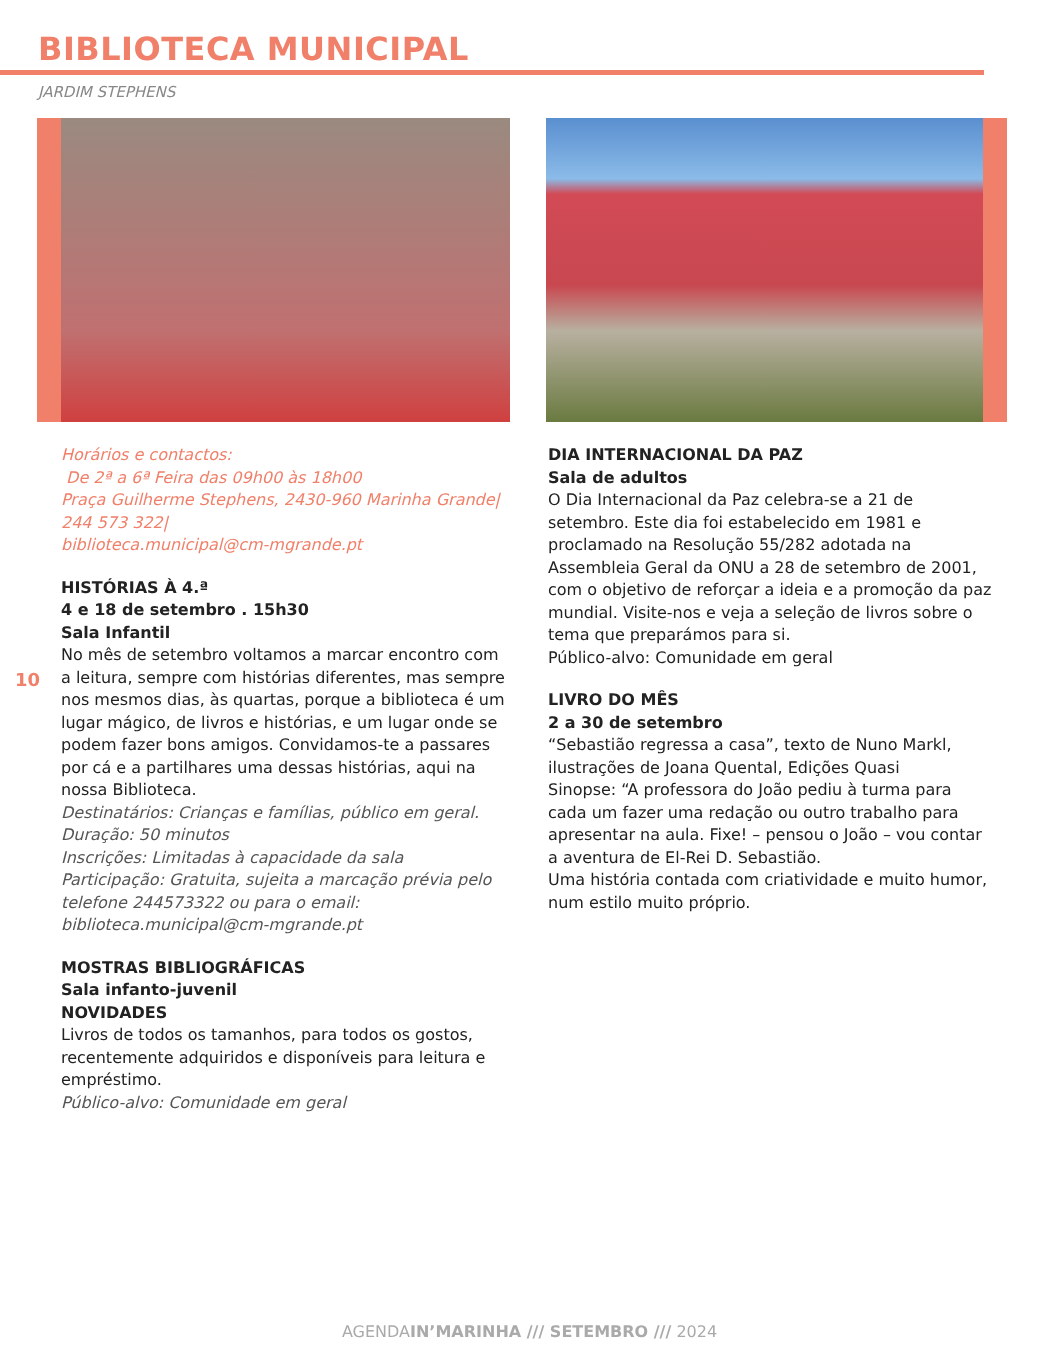BIBLIOTECA MUNICIPAL
JARDIM STEPHENS
10
Horários e contactos:
De 2ª a 6ª Feira das 09h00 às 18h00
Praça Guilherme Stephens, 2430-960 Marinha Grande| 244 573 322|
biblioteca.municipal@cm-mgrande.pt
HISTÓRIAS À 4.ª
4 e 18 de setembro . 15h30
Sala Infantil
No mês de setembro voltamos a marcar encontro com a leitura, sempre com histórias diferentes, mas sempre nos mesmos dias, às quartas, porque a biblioteca é um lugar mágico, de livros e histórias, e um lugar onde se podem fazer bons amigos. Convidamos-te a passares por cá e a partilhares uma dessas histórias, aqui na nossa Biblioteca.
Destinatários: Crianças e famílias, público em geral.
Duração: 50 minutos
Inscrições: Limitadas à capacidade da sala
Participação: Gratuita, sujeita a marcação prévia pelo telefone 244573322 ou para o email: biblioteca.municipal@cm-mgrande.pt
MOSTRAS BIBLIOGRÁFICAS
Sala infanto-juvenil
NOVIDADES
Livros de todos os tamanhos, para todos os gostos, recentemente adquiridos e disponíveis para leitura e empréstimo.
Público-alvo: Comunidade em geral
DIA INTERNACIONAL DA PAZ
Sala de adultos
O Dia Internacional da Paz celebra-se a 21 de setembro. Este dia foi estabelecido em 1981 e proclamado na Resolução 55/282 adotada na Assembleia Geral da ONU a 28 de setembro de 2001, com o objetivo de reforçar a ideia e a promoção da paz mundial. Visite-nos e veja a seleção de livros sobre o tema que preparámos para si.
Público-alvo: Comunidade em geral
LIVRO DO MÊS
2 a 30 de setembro
“Sebastião regressa a casa”, texto de Nuno Markl, ilustrações de Joana Quental, Edições Quasi
Sinopse: “A professora do João pediu à turma para cada um fazer uma redação ou outro trabalho para apresentar na aula. Fixe! – pensou o João – vou contar a aventura de El-Rei D. Sebastião.
Uma história contada com criatividade e muito humor, num estilo muito próprio.
AGENDAIN’MARINHA /// SETEMBRO /// 2024